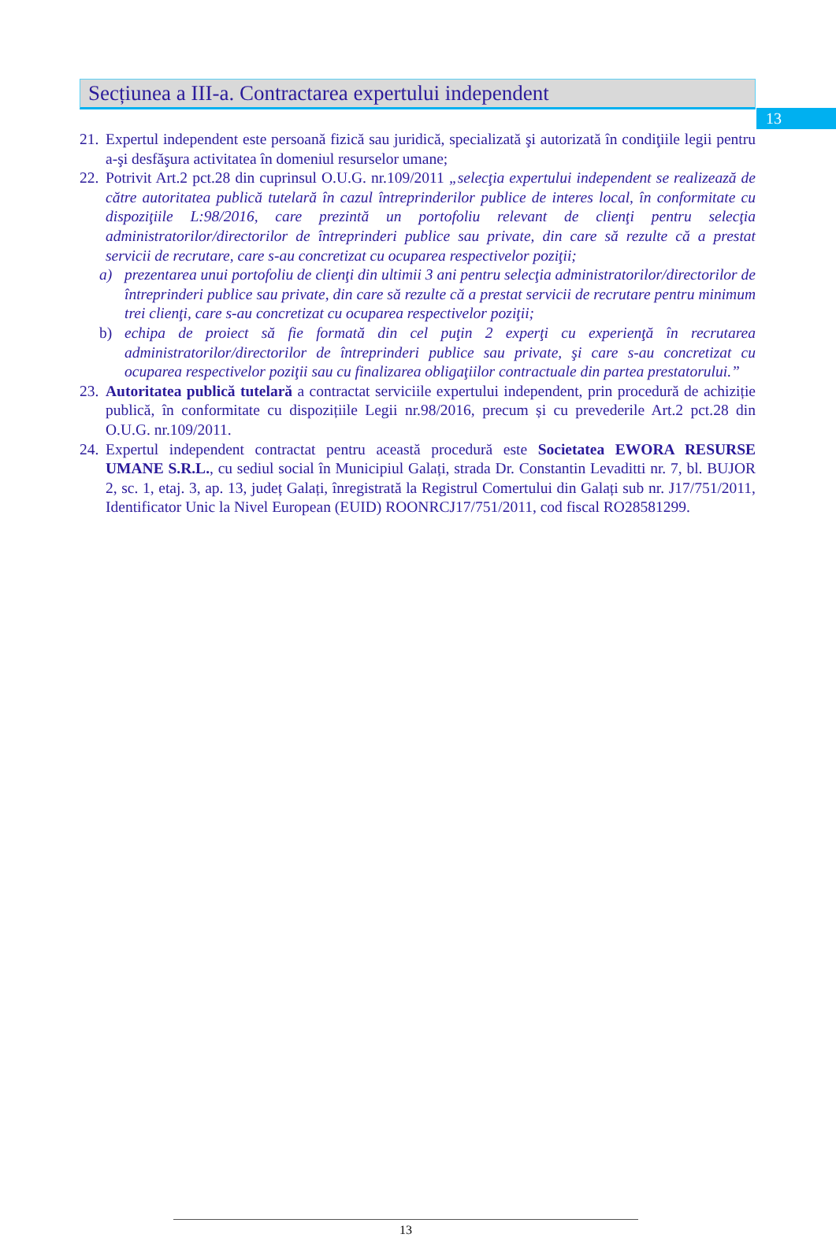13
Secțiunea a III-a. Contractarea expertului independent
21.
Expertul independent este persoană fizică sau juridică, specializată şi autorizată în condiţiile legii pentru a-şi desfăşura activitatea în domeniul resurselor umane;
22.
Potrivit Art.2 pct.28 din cuprinsul O.U.G. nr.109/2011 „selecţia expertului independent se realizează de către autoritatea publică tutelară în cazul întreprinderilor publice de interes local, în conformitate cu dispoziţiile L:98/2016, care prezintă un portofoliu relevant de clienţi pentru selecţia administratorilor/directorilor de întreprinderi publice sau private, din care să rezulte că a prestat servicii de recrutare, care s-au concretizat cu ocuparea respectivelor poziţii;
a) prezentarea unui portofoliu de clienţi din ultimii 3 ani pentru selecţia administratorilor/directorilor de întreprinderi publice sau private, din care să rezulte că a prestat servicii de recrutare pentru minimum trei clienţi, care s-au concretizat cu ocuparea respectivelor poziţii;
b) echipa de proiect să fie formată din cel puţin 2 experţi cu experienţă în recrutarea administratorilor/directorilor de întreprinderi publice sau private, şi care s-au concretizat cu ocuparea respectivelor poziţii sau cu finalizarea obligaţiilor contractuale din partea prestatorului.”
23.
Autoritatea publică tutelară a contractat serviciile expertului independent, prin procedură de achiziție publică, în conformitate cu dispozițiile Legii nr.98/2016, precum și cu prevederile Art.2 pct.28 din O.U.G. nr.109/2011.
24.
Expertul independent contractat pentru această procedură este Societatea EWORA RESURSE UMANE S.R.L., cu sediul social în Municipiul Galați, strada Dr. Constantin Levaditti nr. 7, bl. BUJOR 2, sc. 1, etaj. 3, ap. 13, județ Galați, înregistrată la Registrul Comertului din Galați sub nr. J17/751/2011, Identificator Unic la Nivel European (EUID) ROONRCJ17/751/2011, cod fiscal RO28581299.
13